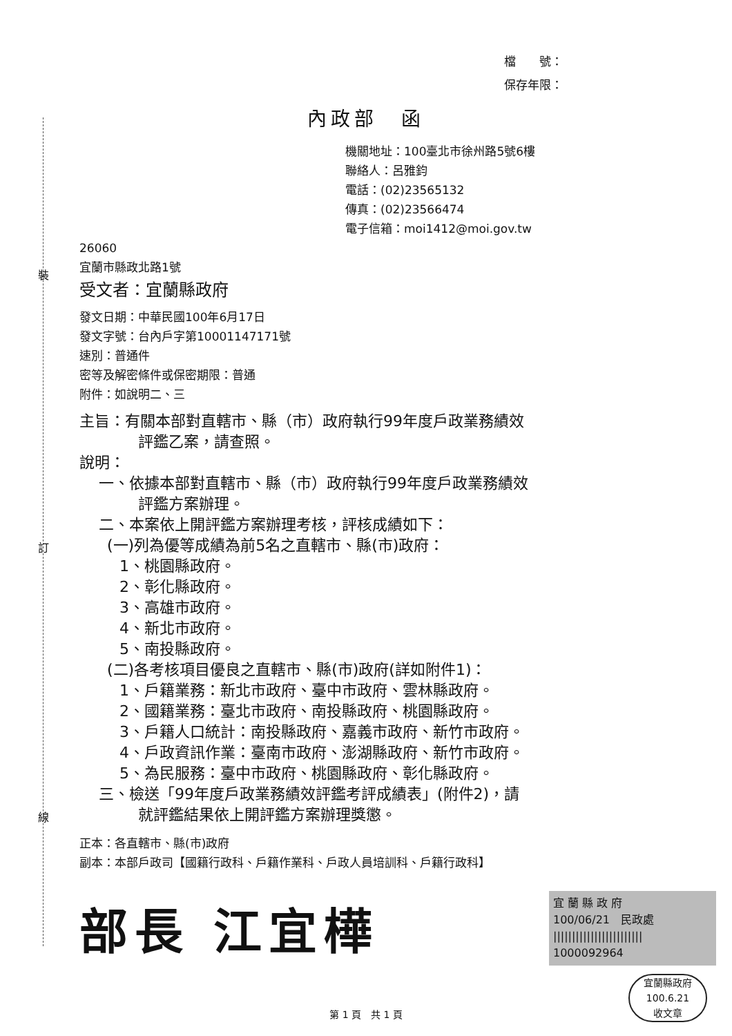裝
訂
線
檔　　號：
保存年限：
內政部　函
機關地址：100臺北市徐州路5號6樓
聯絡人：呂雅鈞
電話：(02)23565132
傳真：(02)23566474
電子信箱：moi1412@moi.gov.tw
26060
宜蘭市縣政北路1號
受文者：宜蘭縣政府
發文日期：中華民國100年6月17日
發文字號：台內戶字第10001147171號
速別：普通件
密等及解密條件或保密期限：普通
附件：如說明二、三
主旨：有關本部對直轄市、縣（市）政府執行99年度戶政業務績效
評鑑乙案，請查照。
說明：
一、依據本部對直轄市、縣（市）政府執行99年度戶政業務績效
評鑑方案辦理。
二、本案依上開評鑑方案辦理考核，評核成績如下：
(一)列為優等成績為前5名之直轄市、縣(市)政府：
1、桃園縣政府。
2、彰化縣政府。
3、高雄市政府。
4、新北市政府。
5、南投縣政府。
(二)各考核項目優良之直轄市、縣(市)政府(詳如附件1)：
1、戶籍業務：新北市政府、臺中市政府、雲林縣政府。
2、國籍業務：臺北市政府、南投縣政府、桃園縣政府。
3、戶籍人口統計：南投縣政府、嘉義市政府、新竹市政府。
4、戶政資訊作業：臺南市政府、澎湖縣政府、新竹市政府。
5、為民服務：臺中市政府、桃園縣政府、彰化縣政府。
三、檢送「99年度戶政業務績效評鑑考評成績表」(附件2)，請
就評鑑結果依上開評鑑方案辦理獎懲。
正本：各直轄市、縣(市)政府
副本：本部戶政司【國籍行政科、戶籍作業科、戶政人員培訓科、戶籍行政科】
部長 江宜樺
宜 蘭 縣 政 府
100/06/21　民政處
||||||||||||||||||||||||
1000092964
宜蘭縣政府
100.6.21
收文章
第 1 頁　共 1 頁